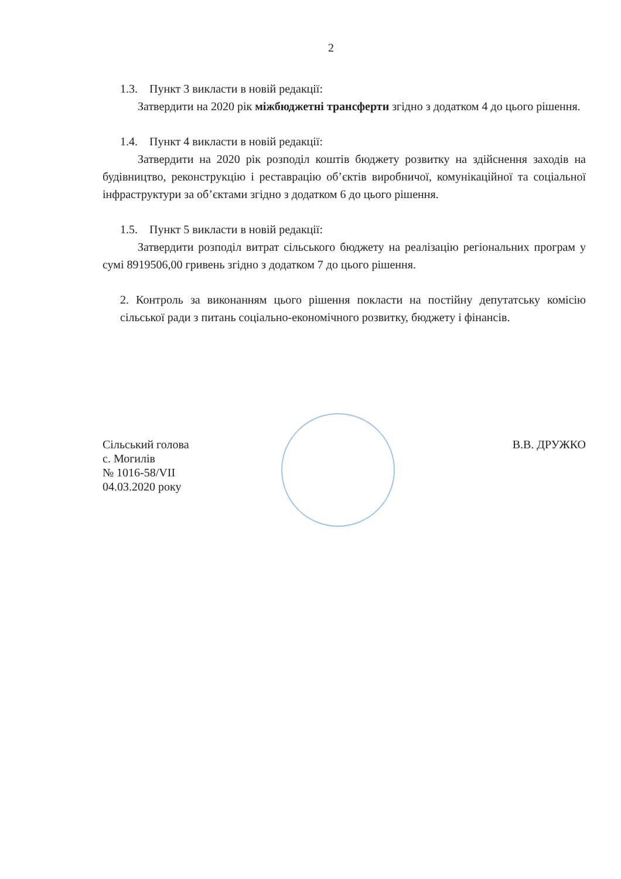2
1.3. Пункт 3 викласти в новій редакції:
Затвердити на 2020 рік міжбюджетні трансферти згідно з додатком 4 до цього рішення.
1.4. Пункт 4 викласти в новій редакції:
Затвердити на 2020 рік розподіл коштів бюджету розвитку на здійснення заходів на будівництво, реконструкцію і реставрацію об’єктів виробничої, комунікаційної та соціальної інфраструктури за об’єктами згідно з додатком 6 до цього рішення.
1.5. Пункт 5 викласти в новій редакції:
Затвердити розподіл витрат сільського бюджету на реалізацію регіональних програм у сумі 8919506,00 гривень згідно з додатком 7 до цього рішення.
2. Контроль за виконанням цього рішення покласти на постійну депутатську комісію сільської ради з питань соціально-економічного розвитку, бюджету і фінансів.
Сільський голова
с. Могилів
№ 1016-58/VII
04.03.2020 року
В.В. ДРУЖКО